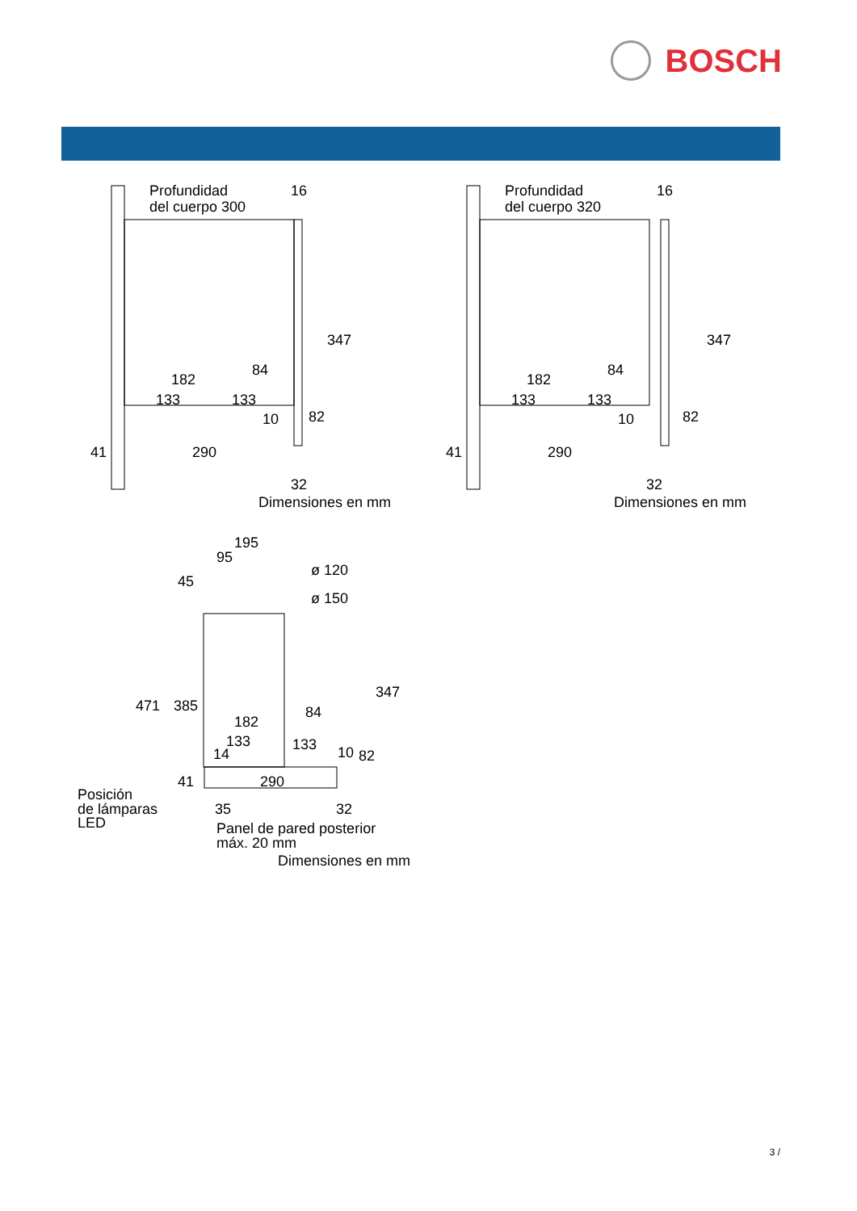BOSCH
Profundidad
del cuerpo 300
16
347
84
182
133
133
10
82
41
290
32
Dimensiones en mm
Profundidad
del cuerpo 320
16
347
84
182
133
133
10
82
41
290
32
Dimensiones en mm
195
95
ø 120
ø 150
45
347
471
385
84
182
133
133
14
10
82
41
290
Posición
de lámparas
LED
35
32
Panel de pared posterior
máx. 20 mm
Dimensiones en mm
3 /